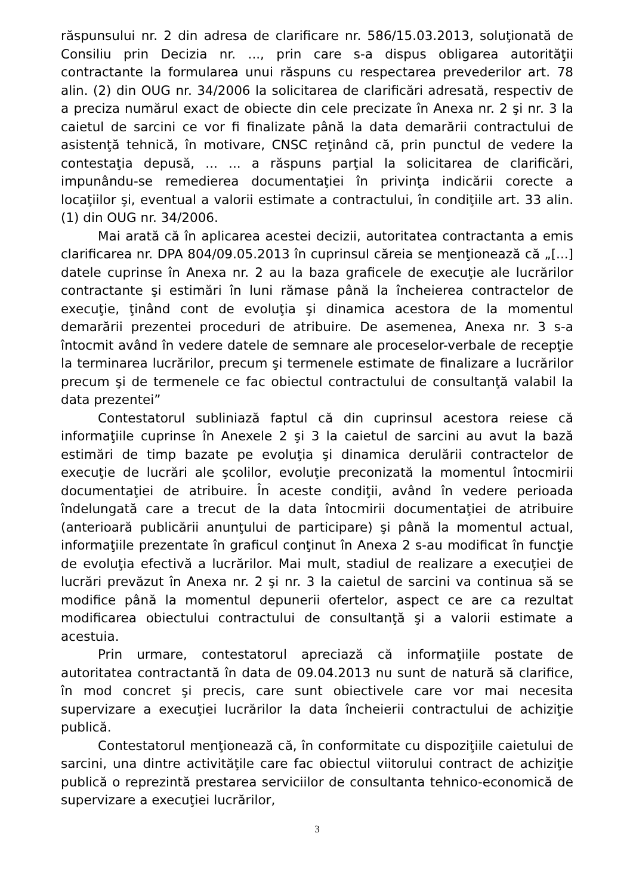răspunsului nr. 2 din adresa de clarificare nr. 586/15.03.2013, soluţionată de Consiliu prin Decizia nr. ..., prin care s-a dispus obligarea autorităţii contractante la formularea unui răspuns cu respectarea prevederilor art. 78 alin. (2) din OUG nr. 34/2006 la solicitarea de clarificări adresată, respectiv de a preciza numărul exact de obiecte din cele precizate în Anexa nr. 2 şi nr. 3 la caietul de sarcini ce vor fi finalizate până la data demarării contractului de asistenţă tehnică, în motivare, CNSC reţinând că, prin punctul de vedere la contestaţia depusă, ... ... a răspuns parţial la solicitarea de clarificări, impunându-se remedierea documentaţiei în privinţa indicării corecte a locaţiilor şi, eventual a valorii estimate a contractului, în condiţiile art. 33 alin. (1) din OUG nr. 34/2006.
Mai arată că în aplicarea acestei decizii, autoritatea contractanta a emis clarificarea nr. DPA 804/09.05.2013 în cuprinsul căreia se menţionează că „[...] datele cuprinse în Anexa nr. 2 au la baza graficele de execuţie ale lucrărilor contractante şi estimări în luni rămase până la încheierea contractelor de execuţie, ţinând cont de evoluţia şi dinamica acestora de la momentul demarării prezentei proceduri de atribuire. De asemenea, Anexa nr. 3 s-a întocmit având în vedere datele de semnare ale proceselor-verbale de recepţie la terminarea lucrărilor, precum şi termenele estimate de finalizare a lucrărilor precum şi de termenele ce fac obiectul contractului de consultanţă valabil la data prezentei”
Contestatorul subliniază faptul că din cuprinsul acestora reiese că informaţiile cuprinse în Anexele 2 şi 3 la caietul de sarcini au avut la bază estimări de timp bazate pe evoluţia şi dinamica derulării contractelor de execuţie de lucrări ale şcolilor, evoluţie preconizată la momentul întocmirii documentaţiei de atribuire. În aceste condiţii, având în vedere perioada îndelungată care a trecut de la data întocmirii documentaţiei de atribuire (anterioară publicării anunţului de participare) şi până la momentul actual, informaţiile prezentate în graficul conţinut în Anexa 2 s-au modificat în funcţie de evoluţia efectivă a lucrărilor. Mai mult, stadiul de realizare a execuţiei de lucrări prevăzut în Anexa nr. 2 şi nr. 3 la caietul de sarcini va continua să se modifice până la momentul depunerii ofertelor, aspect ce are ca rezultat modificarea obiectului contractului de consultanţă şi a valorii estimate a acestuia.
Prin urmare, contestatorul apreciază că informaţiile postate de autoritatea contractantă în data de 09.04.2013 nu sunt de natură să clarifice, în mod concret şi precis, care sunt obiectivele care vor mai necesita supervizare a execuţiei lucrărilor la data încheierii contractului de achiziţie publică.
Contestatorul menţionează că, în conformitate cu dispoziţiile caietului de sarcini, una dintre activităţile care fac obiectul viitorului contract de achiziţie publică o reprezintă prestarea serviciilor de consultanta tehnico-economică de supervizare a execuţiei lucrărilor,
3